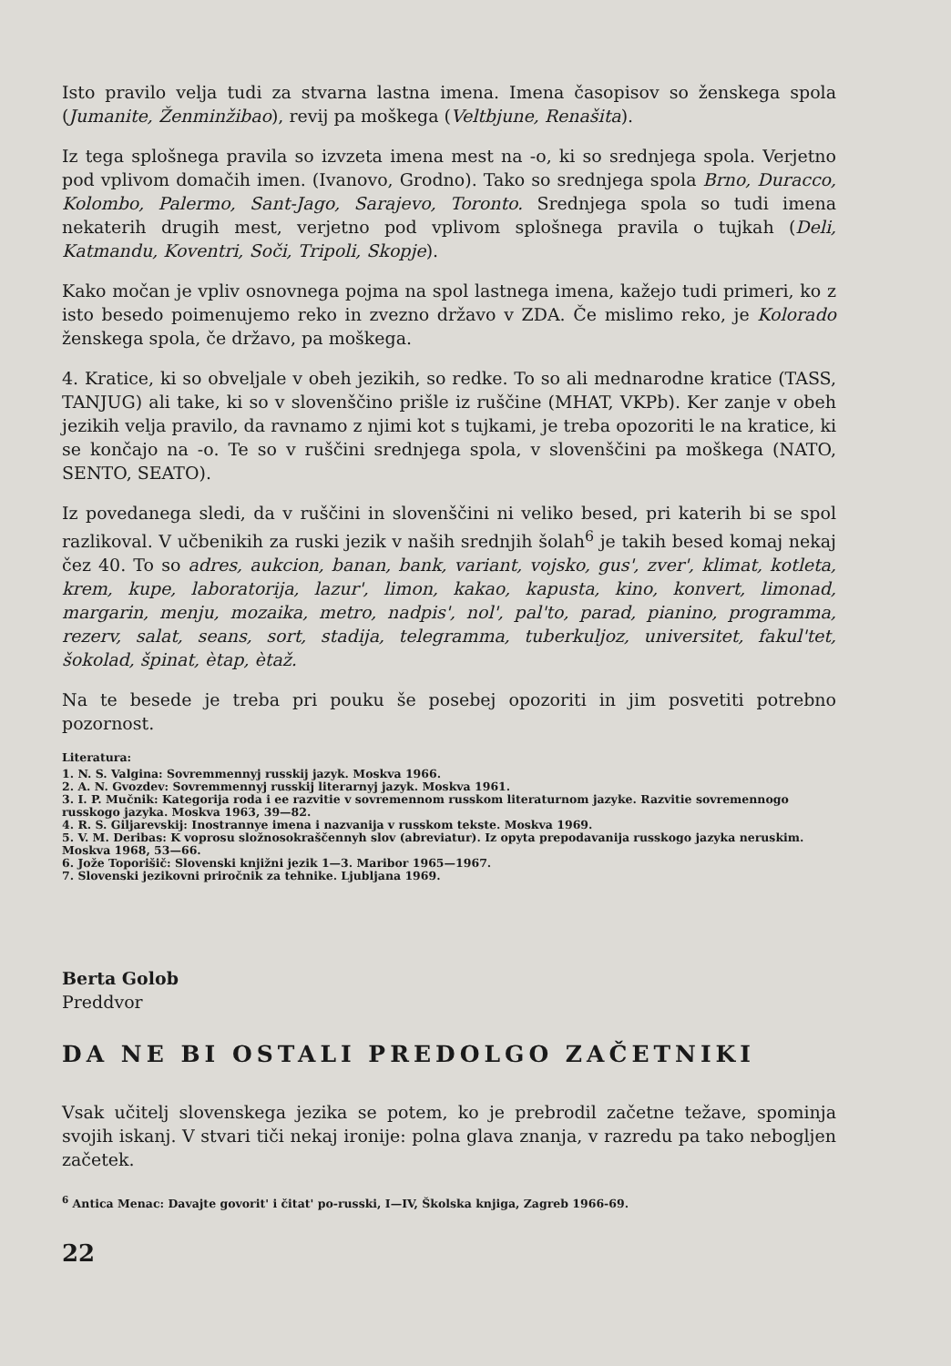Isto pravilo velja tudi za stvarna lastna imena. Imena časopisov so ženskega spola (Jumanite, Ženminžibao), revij pa moškega (Veltbjune, Renašita).
Iz tega splošnega pravila so izvzeta imena mest na -o, ki so srednjega spola. Verjetno pod vplivom domačih imen. (Ivanovo, Grodno). Tako so srednjega spola Brno, Duracco, Kolombo, Palermo, Sant-Jago, Sarajevo, Toronto. Srednjega spola so tudi imena nekaterih drugih mest, verjetno pod vplivom splošnega pravila o tujkah (Deli, Katmandu, Koventri, Soči, Tripoli, Skopje).
Kako močan je vpliv osnovnega pojma na spol lastnega imena, kažejo tudi primeri, ko z isto besedo poimenujemo reko in zvezno državo v ZDA. Če mislimo reko, je Kolorado ženskega spola, če državo, pa moškega.
4. Kratice, ki so obveljale v obeh jezikih, so redke. To so ali mednarodne kratice (TASS, TANJUG) ali take, ki so v slovenščino prišle iz ruščine (MHAT, VKPb). Ker zanje v obeh jezikih velja pravilo, da ravnamo z njimi kot s tujkami, je treba opozoriti le na kratice, ki se končajo na -o. Te so v ruščini srednjega spola, v slovenščini pa moškega (NATO, SENTO, SEATO).
Iz povedanega sledi, da v ruščini in slovenščini ni veliko besed, pri katerih bi se spol razlikoval. V učbenikih za ruski jezik v naših srednjih šolah<sup>6</sup> je takih besed komaj nekaj čez 40. To so adres, aukcion, banan, bank, variant, vojsko, gus', zver', klimat, kotleta, krem, kupe, laboratorija, lazur', limon, kakao, kapusta, kino, konvert, limonad, margarin, menju, mozaika, metro, nadpis', nol', pal'to, parad, pianino, programma, rezerv, salat, seans, sort, stadija, telegramma, tuberkuljoz, universitet, fakul'tet, šokolad, špinat, ètap, ètaž.
Na te besede je treba pri pouku še posebej opozoriti in jim posvetiti potrebno pozornost.
Literatura:
1. N. S. Valgina: Sovremmennyj russkij jazyk. Moskva 1966.
2. A. N. Gvozdev: Sovremmennyj russkij literarnyj jazyk. Moskva 1961.
3. I. P. Mučnik: Kategorija roda i ee razvitie v sovremennom russkom literaturnom jazyke. Razvitie sovremennogo russkogo jazyka. Moskva 1963, 39—82.
4. R. S. Giljarevskij: Inostrannye imena i nazvanija v russkom tekste. Moskva 1969.
5. V. M. Deribas: K voprosu složnosokraščennyh slov (abreviatur). Iz opyta prepodavanija russkogo jazyka neruskim. Moskva 1968, 53—66.
6. Jože Toporišič: Slovenski knjižni jezik 1—3. Maribor 1965—1967.
7. Slovenski jezikovni priročnik za tehnike. Ljubljana 1969.
Berta Golob
Preddvor
DA NE BI OSTALI PREDOLGO ZAČETNIKI
Vsak učitelj slovenskega jezika se potem, ko je prebrodil začetne težave, spominja svojih iskanj. V stvari tiči nekaj ironije: polna glava znanja, v razredu pa tako neboglјen začetek.
<sup>6</sup> Antica Menac: Davajte govorit' i čitat' po-russki, I—IV, Školska knjiga, Zagreb 1966-69.
22